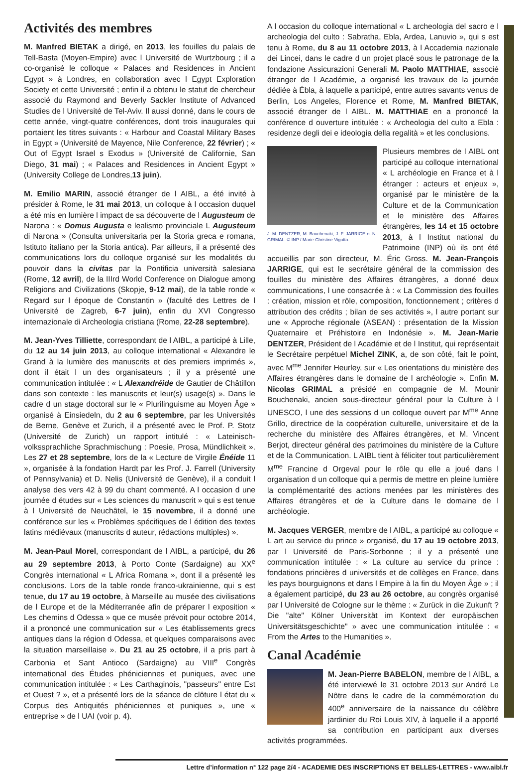Activités des membres
M. Manfred BIETAK a dirigé, en 2013, les fouilles du palais de Tell-Basta (Moyen-Empire) avec l Université de Wurtzbourg ; il a co-organisé le colloque « Palaces and Residences in Ancient Egypt » à Londres, en collaboration avec l Egypt Exploration Society et cette Université ; enfin il a obtenu le statut de chercheur associé du Raymond and Beverly Sackler Institute of Advanced Studies de l Université de Tel-Aviv. Il aussi donné, dans le cours de cette année, vingt-quatre conférences, dont trois inaugurales qui portaient les titres suivants : « Harbour and Coastal Military Bases in Egypt » (Université de Mayence, Nile Conference, 22 février) ; « Out of Egypt Israel s Exodus » (Université de Californie, San Diego, 31 mai) ; « Palaces and Residences in Ancient Egypt » (University College de Londres,13 juin).
M. Emilio MARIN, associé étranger de l AIBL, a été invité à présider à Rome, le 31 mai 2013, un colloque à l occasion duquel a été mis en lumière l impact de sa découverte de l Augusteum de Narona : « Domus Augusta e lealismo provinciale L Augusteum di Narona » (Consulta universitaria per la Storia greca e romana, Istituto italiano per la Storia antica). Par ailleurs, il a présenté des communications lors du colloque organisé sur les modalités du pouvoir dans la civitas par la Pontificia università salesiana (Rome, 12 avril), de la IIIrd World Conference on Dialogue among Religions and Civilizations (Skopje, 9-12 mai), de la table ronde « Regard sur l époque de Constantin » (faculté des Lettres de l Université de Zagreb, 6-7 juin), enfin du XVI Congresso internazionale di Archeologia cristiana (Rome, 22-28 septembre).
M. Jean-Yves Tilliette, correspondant de l AIBL, a participé à Lille, du 12 au 14 juin 2013, au colloque international « Alexandre le Grand à la lumière des manuscrits et des premiers imprimés », dont il était l un des organisateurs ; il y a présenté une communication intitulée : « L Alexandréide de Gautier de Châtillon dans son contexte : les manuscrits et leur(s) usage(s) ». Dans le cadre d un stage doctoral sur le « Plurilinguisme au Moyen Âge » organisé à Einsiedeln, du 2 au 6 septembre, par les Universités de Berne, Genève et Zurich, il a présenté avec le Prof. P. Stotz (Université de Zurich) un rapport intitulé : « Lateinisch-volkssprachliche Sprachmischung : Poesie, Prosa, Mündlichkeit ». Les 27 et 28 septembre, lors de la « Lecture de Virgile Énéide 11 », organisée à la fondation Hardt par les Prof. J. Farrell (University of Pennsylvania) et D. Nelis (Université de Genève), il a conduit l analyse des vers 42 à 99 du chant commenté. A l occasion d une journée d études sur « Les sciences du manuscrit » qui s est tenue à l Université de Neuchâtel, le 15 novembre, il a donné une conférence sur les « Problèmes spécifiques de l édition des textes latins médiévaux (manuscrits d auteur, rédactions multiples) ».
M. Jean-Paul Morel, correspondant de l AIBL, a participé, du 26 au 29 septembre 2013, à Porto Conte (Sardaigne) au XX<sup>e</sup> Congrès international « L Africa Romana », dont il a présenté les conclusions. Lors de la table ronde franco-ukrainienne, qui s est tenue, du 17 au 19 octobre, à Marseille au musée des civilisations de l Europe et de la Méditerranée afin de préparer l exposition « Les chemins d Odessa » que ce musée prévoit pour octobre 2014, il a prononcé une communication sur « Les établissements grecs antiques dans la région d Odessa, et quelques comparaisons avec la situation marseillaise ». Du 21 au 25 octobre, il a pris part à Carbonia et Sant Antioco (Sardaigne) au VIII<sup>e</sup> Congrès international des Études phéniciennes et puniques, avec une communication intitulée : « Les Carthaginois, "passeurs" entre Est et Ouest ? », et a présenté lors de la séance de clôture l état du « Corpus des Antiquités phéniciennes et puniques », une « entreprise » de l UAI (voir p. 4).
A l occasion du colloque international « L archeologia del sacro e l archeologia del culto : Sabratha, Ebla, Ardea, Lanuvio », qui s est tenu à Rome, du 8 au 11 octobre 2013, à l Accademia nazionale dei Lincei, dans le cadre d un projet placé sous le patronage de la fondazione Assicurazioni Generali M. Paolo MATTHIAE, associé étranger de l Académie, a organisé les travaux de la journée dédiée à Ébla, à laquelle a participé, entre autres savants venus de Berlin, Los Angeles, Florence et Rome, M. Manfred BIETAK, associé étranger de l AIBL. M. MATTHIAE en a prononcé la conférence d ouverture intitulée : « Archeologia del culto a Ebla : residenze degli dei e ideologia della regalità » et les conclusions.
J.-M. DENTZER, M. Bouchenaki, J.-F. JARRIGE et N. GRIMAL. © INP / Marie-Christine Vigutto. Plusieurs membres de l AIBL ont participé au colloque international « L archéologie en France et à l étranger : acteurs et enjeux », organisé par le ministère de la Culture et de la Communication et le ministère des Affaires étrangères, les 14 et 15 octobre 2013, à l Institut national du Patrimoine (INP) où ils ont été accueillis par son directeur, M. Éric Gross. M. Jean-François JARRIGE, qui est le secrétaire général de la commission des fouilles du ministère des Affaires étrangères, a donné deux communications, l une consacrée à : « La Commission des fouilles : création, mission et rôle, composition, fonctionnement ; critères d attribution des crédits ; bilan de ses activités », l autre portant sur une « Approche régionale (ASEAN) : présentation de la Mission Quaternaire et Préhistoire en Indonésie ». M. Jean-Marie DENTZER, Président de l Académie et de l Institut, qui représentait le Secrétaire perpétuel Michel ZINK, a, de son côté, fait le point, avec M<sup>me</sup> Jennifer Heurley, sur « Les orientations du ministère des Affaires étrangères dans le domaine de l archéologie ». Enfin M. Nicolas GRIMAL a présidé en compagnie de M. Mounir Bouchenaki, ancien sous-directeur général pour la Culture à l UNESCO, l une des sessions d un colloque ouvert par M<sup>me</sup> Anne Grillo, directrice de la coopération culturelle, universitaire et de la recherche du ministère des Affaires étrangères, et M. Vincent Berjot, directeur général des patrimoines du ministère de la Culture et de la Communication. L AIBL tient à féliciter tout particulièrement M<sup>me</sup> Francine d Orgeval pour le rôle qu elle a joué dans l organisation d un colloque qui a permis de mettre en pleine lumière la complémentarité des actions menées par les ministères des Affaires étrangères et de la Culture dans le domaine de l archéologie.
M. Jacques VERGER, membre de l AIBL, a participé au colloque « L art au service du prince » organisé, du 17 au 19 octobre 2013, par l Université de Paris-Sorbonne ; il y a présenté une communication intitulée : « La culture au service du prince : fondations princières d universités et de collèges en France, dans les pays bourguignons et dans l Empire à la fin du Moyen Âge » ; il a également participé, du 23 au 26 octobre, au congrès organisé par l Université de Cologne sur le thème : « Zurück in die Zukunft ? Die "alte" Kölner Universität im Kontext der europäischen Universitätsgeschichte" » avec une communication intitulée : « From the Artes to the Humanities ».
Canal Académie
M. Jean-Pierre BABELON, membre de l AIBL, a été interviewé le 31 octobre 2013 sur André Le Nôtre dans le cadre de la commémoration du 400<sup>e</sup> anniversaire de la naissance du célèbre jardinier du Roi Louis XIV, à laquelle il a apporté sa contribution en participant aux diverses activités programmées.
Lettre d’information n° 122 page 2/4 - ACADEMIE DES INSCRIPTIONS ET BELLES-LETTRES - www.aibl.fr